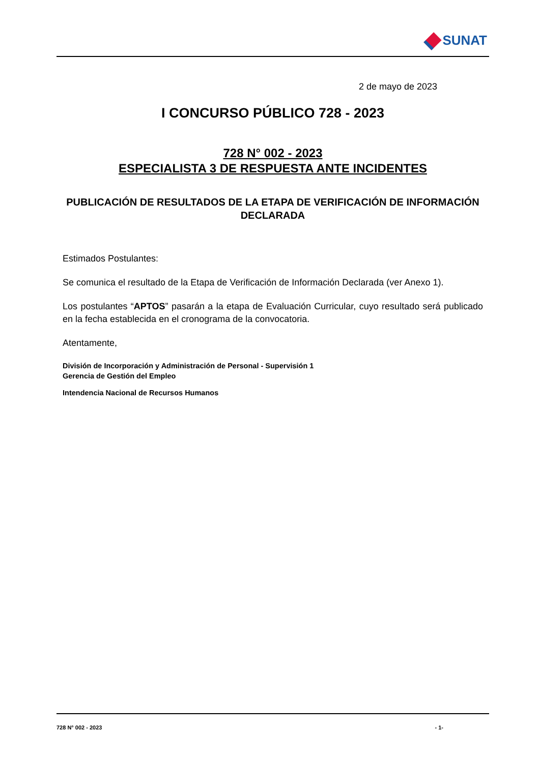SUNAT
2 de mayo de 2023
I CONCURSO PÚBLICO 728 - 2023
728 N° 002 - 2023
ESPECIALISTA 3 DE RESPUESTA ANTE INCIDENTES
PUBLICACIÓN DE RESULTADOS DE LA ETAPA DE VERIFICACIÓN DE INFORMACIÓN DECLARADA
Estimados Postulantes:
Se comunica el resultado de la Etapa de Verificación de Información Declarada (ver Anexo 1).
Los postulantes “APTOS” pasarán a la etapa de Evaluación Curricular, cuyo resultado será publicado en la fecha establecida en el cronograma de la convocatoria.
Atentamente,
División de Incorporación y Administración de Personal - Supervisión 1
Gerencia de Gestión del Empleo
Intendencia Nacional de Recursos Humanos
728 N° 002 - 2023 - 1-